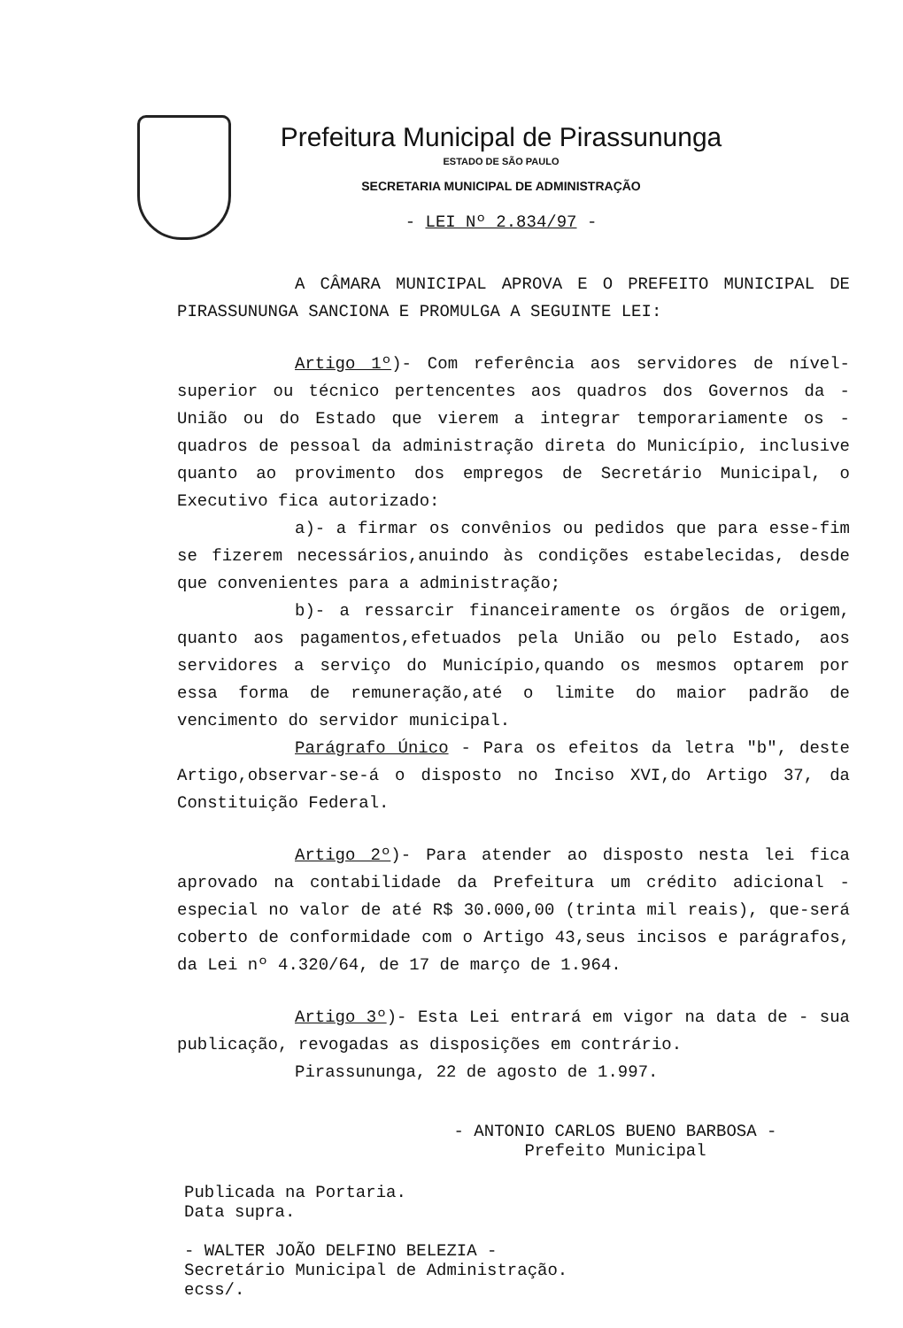Prefeitura Municipal de Pirassununga
ESTADO DE SÃO PAULO
SECRETARIA MUNICIPAL DE ADMINISTRAÇÃO
- LEI Nº 2.834/97 -
A CÂMARA MUNICIPAL APROVA E O PREFEITO MUNICIPAL DE PIRASSUNUNGA SANCIONA E PROMULGA A SEGUINTE LEI:
Artigo 1º)- Com referência aos servidores de nível-superior ou técnico pertencentes aos quadros dos Governos da - União ou do Estado que vierem a integrar temporariamente os - quadros de pessoal da administração direta do Município, inclusive quanto ao provimento dos empregos de Secretário Municipal, o Executivo fica autorizado:
a)- a firmar os convênios ou pedidos que para esse-fim se fizerem necessários,anuindo às condições estabelecidas, desde que convenientes para a administração;
b)- a ressarcir financeiramente os órgãos de origem, quanto aos pagamentos,efetuados pela União ou pelo Estado, aos servidores a serviço do Município,quando os mesmos optarem por essa forma de remuneração,até o limite do maior padrão de vencimento do servidor municipal.
Parágrafo Único - Para os efeitos da letra "b", deste Artigo,observar-se-á o disposto no Inciso XVI,do Artigo 37, da Constituição Federal.
Artigo 2º)- Para atender ao disposto nesta lei fica aprovado na contabilidade da Prefeitura um crédito adicional - especial no valor de até R$ 30.000,00 (trinta mil reais), que-será coberto de conformidade com o Artigo 43,seus incisos e parágrafos, da Lei nº 4.320/64, de 17 de março de 1.964.
Artigo 3º)- Esta Lei entrará em vigor na data de - sua publicação, revogadas as disposições em contrário.
Pirassununga, 22 de agosto de 1.997.
- ANTONIO CARLOS BUENO BARBOSA -
Prefeito Municipal
Publicada na Portaria.
Data supra.
- WALTER JOÃO DELFINO BELEZIA -
Secretário Municipal de Administração.
ecss/.